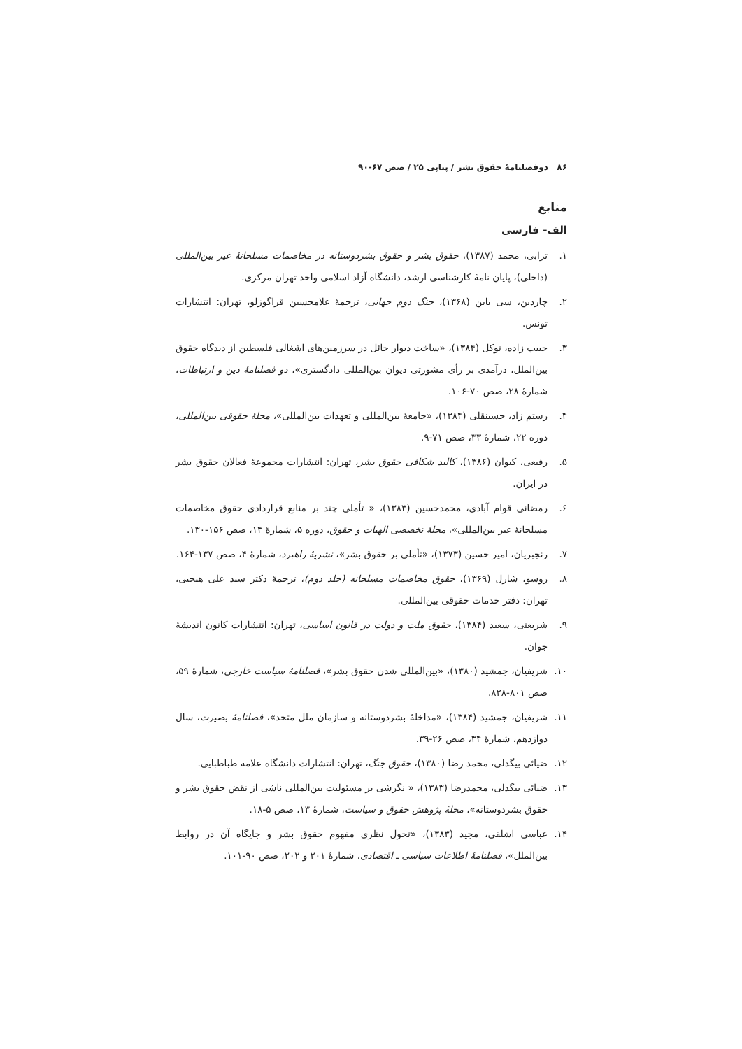۸۶ دوفصلنامهٔ حقوق بشر / پیاپی ۲۵ / صص ۶۷-۹۰
منابع
الف- فارسی
۱. ترابی، محمد (۱۳۸۷)، حقوق بشر و حقوق بشردوستانه در مخاصمات مسلحانهٔ غیر بین‌المللی (داخلی)، پایان نامهٔ کارشناسی ارشد، دانشگاه آزاد اسلامی واحد تهران مرکزی.
۲. چاردین، سی باین (۱۳۶۸)، جنگ دوم جهانی، ترجمهٔ غلامحسین قراگوزلو، تهران: انتشارات تونس.
۳. حبیب زاده، توکل (۱۳۸۴)، «ساخت دیوار حائل در سرزمین‌های اشغالی فلسطین از دیدگاه حقوق بین‌الملل، درآمدی بر رأی مشورتی دیوان بین‌المللی دادگستری»، دو فصلنامهٔ دین و ارتباطات، شمارهٔ ۲۸، صص ۷۰-۱۰۶.
۴. رستم زاد، حسینقلی (۱۳۸۴)، «جامعهٔ بین‌المللی و تعهدات بین‌المللی»، مجلهٔ حقوقی بین‌المللی، دوره ۲۲، شمارهٔ ۳۳، صص ۷۱-۹.
۵. رفیعی، کیوان (۱۳۸۶)، کالبد شکافی حقوق بشر، تهران: انتشارات مجموعهٔ فعالان حقوق بشر در ایران.
۶. رمضانی قوام آبادی، محمدحسین (۱۳۸۳)، « تأملی چند بر منابع قراردادی حقوق مخاصمات مسلحانهٔ غیر بین‌المللی»، مجلهٔ تخصصی الهیات و حقوق، دوره ۵، شمارهٔ ۱۳، صص ۱۵۶-۱۳۰.
۷. رنجبریان، امیر حسین (۱۳۷۳)، «تأملی بر حقوق بشر»، نشریهٔ راهبرد، شمارهٔ ۴، صص ۱۳۷-۱۶۴.
۸. روسو، شارل (۱۳۶۹)، حقوق مخاصمات مسلحانه (جلد دوم)، ترجمهٔ دکتر سید علی هنجبی، تهران: دفتر خدمات حقوقی بین‌المللی.
۹. شریعتی، سعید (۱۳۸۴)، حقوق ملت و دولت در قانون اساسی، تهران: انتشارات کانون اندیشهٔ جوان.
۱۰. شریفیان، جمشید (۱۳۸۰)، «بین‌المللی شدن حقوق بشر»، فصلنامهٔ سیاست خارجی، شمارهٔ ۵۹، صص ۸۰۱-۸۲۸.
۱۱. شریفیان، جمشید (۱۳۸۴)، «مداخلهٔ بشردوستانه و سازمان ملل متحد»، فصلنامهٔ بصیرت، سال دوازدهم، شمارهٔ ۳۴، صص ۲۶-۳۹.
۱۲. ضیائی بیگدلی، محمد رضا (۱۳۸۰)، حقوق جنگ، تهران: انتشارات دانشگاه علامه طباطبایی.
۱۳. ضیائی بیگدلی، محمدرضا (۱۳۸۳)، « نگرشی بر مسئولیت بین‌المللی ناشی از نقض حقوق بشر و حقوق بشردوستانه»، مجلهٔ پژوهش حقوق و سیاست، شمارهٔ ۱۳، صص ۵-۱۸.
۱۴. عباسی اشلقی، مجید (۱۳۸۳)، «تحول نظری مفهوم حقوق بشر و جایگاه آن در روابط بین‌الملل»، فصلنامهٔ اطلاعات سیاسی ـ اقتصادی، شمارهٔ ۲۰۱ و ۲۰۲، صص ۹۰-۱۰۱.